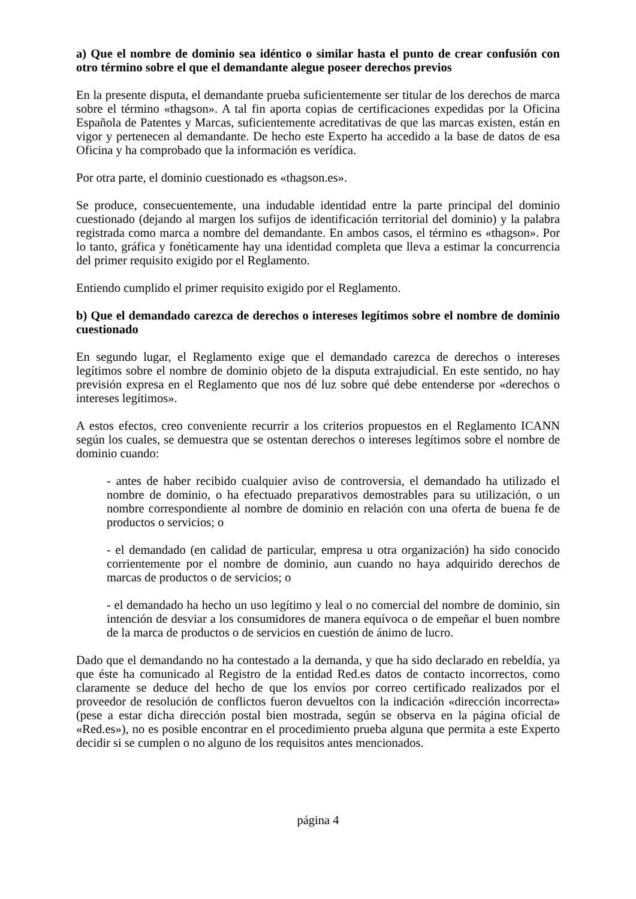a) Que el nombre de dominio sea idéntico o similar hasta el punto de crear confusión con otro término sobre el que el demandante alegue poseer derechos previos
En la presente disputa, el demandante prueba suficientemente ser titular de los derechos de marca sobre el término «thagson». A tal fin aporta copias de certificaciones expedidas por la Oficina Española de Patentes y Marcas, suficientemente acreditativas de que las marcas existen, están en vigor y pertenecen al demandante. De hecho este Experto ha accedido a la base de datos de esa Oficina y ha comprobado que la información es verídica.
Por otra parte, el dominio cuestionado es «thagson.es».
Se produce, consecuentemente, una indudable identidad entre la parte principal del dominio cuestionado (dejando al margen los sufijos de identificación territorial del dominio) y la palabra registrada como marca a nombre del demandante. En ambos casos, el término es «thagson». Por lo tanto, gráfica y fonéticamente hay una identidad completa que lleva a estimar la concurrencia del primer requisito exigido por el Reglamento.
Entiendo cumplido el primer requisito exigido por el Reglamento.
b) Que el demandado carezca de derechos o intereses legítimos sobre el nombre de dominio cuestionado
En segundo lugar, el Reglamento exige que el demandado carezca de derechos o intereses legítimos sobre el nombre de dominio objeto de la disputa extrajudicial. En este sentido, no hay previsión expresa en el Reglamento que nos dé luz sobre qué debe entenderse por «derechos o intereses legítimos».
A estos efectos, creo conveniente recurrir a los criterios propuestos en el Reglamento ICANN según los cuales, se demuestra que se ostentan derechos o intereses legítimos sobre el nombre de dominio cuando:
- antes de haber recibido cualquier aviso de controversia, el demandado ha utilizado el nombre de dominio, o ha efectuado preparativos demostrables para su utilización, o un nombre correspondiente al nombre de dominio en relación con una oferta de buena fe de productos o servicios; o
- el demandado (en calidad de particular, empresa u otra organización) ha sido conocido corrientemente por el nombre de dominio, aun cuando no haya adquirido derechos de marcas de productos o de servicios; o
- el demandado ha hecho un uso legítimo y leal o no comercial del nombre de dominio, sin intención de desviar a los consumidores de manera equívoca o de empeñar el buen nombre de la marca de productos o de servicios en cuestión de ánimo de lucro.
Dado que el demandando no ha contestado a la demanda, y que ha sido declarado en rebeldía, ya que éste ha comunicado al Registro de la entidad Red.es datos de contacto incorrectos, como claramente se deduce del hecho de que los envíos por correo certificado realizados por el proveedor de resolución de conflictos fueron devueltos con la indicación «dirección incorrecta» (pese a estar dicha dirección postal bien mostrada, según se observa en la página oficial de «Red.es»), no es posible encontrar en el procedimiento prueba alguna que permita a este Experto decidir si se cumplen o no alguno de los requisitos antes mencionados.
página 4